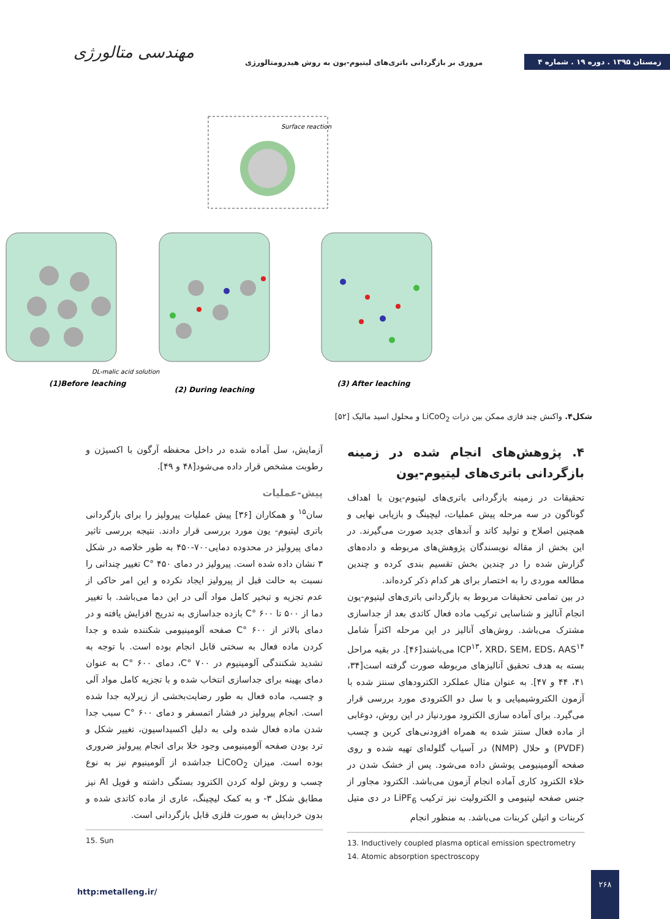مهندسی متالورژی
مروری بر بازگردانی باتری‌های لیتیوم-یون به روش هیدرومتالورژی
زمستان ۱۳۹۵ . دوره ۱۹ . شماره ۴
Surface reaction
(1)Before leaching
(2) During leaching
(3) After leaching
DL-malic acid solution
شکل۴. واکنش چند فازی ممکن بین ذرات LiCoO<sub>2</sub> و محلول اسید مالیک [۵۲]
۴. پژوهش‌های انجام شده در زمینه بازگردانی باتری‌های لیتیوم-یون
تحقیقات در زمینه بازگردانی باتری‌های لیتیوم-یون با اهداف گوناگون در سه مرحله پیش عملیات، لیچینگ و بازیابی نهایی و همچنین اصلاح و تولید کاتد و آندهای جدید صورت می‌گیرند. در این بخش از مقاله نویسندگان پژوهش‌های مربوطه و داده‌های گزارش شده را در چندین بخش تقسیم بندی کرده و چندین مطالعه موردی را به اختصار برای هر کدام ذکر کرده‌اند.
در بین تمامی تحقیقات مربوط به بازگردانی باتری‌های لیتیوم-یون انجام آنالیز و شناسایی ترکیب ماده فعال کاتدی بعد از جداسازی مشترک می‌باشد. روش‌های آنالیز در این مرحله اکثراً شامل ICP<sup>۱۳</sup>، XRD، SEM، EDS، AAS<sup>۱۴</sup> می‌باشند[۴۶]. در بقیه مراحل بسته به هدف تحقیق آنالیزهای مربوطه صورت گرفته است[۳۴، ۴۱، ۴۴ و ۴۷]. به عنوان مثال عملکرد الکترودهای سنتز شده با آزمون الکتروشیمیایی و با سل دو الکترودی مورد بررسی قرار می‌گیرد. برای آماده سازی الکترود موردنیاز در این روش، دوغابی از ماده فعال سنتز شده به همراه افزودنی‌های کربن و چسب (PVDF) و حلال (NMP) در آسیاب گلوله‌ای تهیه شده و روی صفحه آلومینیومی پوشش داده می‌شود. پس از خشک شدن در خلاء الکترود کاری آماده انجام آزمون می‌باشد. الکترود مجاور از جنس صفحه لیتیومی و الکترولیت نیز ترکیب LiPF<sub>6</sub> در دی متیل کربنات و اتیلن کربنات می‌باشد. به منظور انجام
13. Inductively coupled plasma optical emission spectrometry
14. Atomic absorption spectroscopy
آزمایش، سل آماده شده در داخل محفظه آرگون با اکسیژن و رطوبت مشخص قرار داده می‌شود[۴۸ و ۴۹].
پیش-عملیات
سان<sup>۱۵</sup> و همکاران [۳۶] پیش عملیات پیرولیز را برای بازگردانی باتری لیتیوم- یون مورد بررسی قرار دادند. نتیجه بررسی تاثیر دمای پیرولیز در محدوده دمایی۷۰۰-۴۵۰ به طور خلاصه در شکل ۳ نشان داده شده است. پیرولیز در دمای C° ۴۵۰ تغییر چندانی را نسبت به حالت قبل از پیرولیز ایجاد نکرده و این امر حاکی از عدم تجزیه و تبخیر کامل مواد آلی در این دما می‌باشد. با تغییر دما از ۵۰۰ تا C° ۶۰۰ بازده جداسازی به تدریج افزایش یافته و در دمای بالاتر از C° ۶۰۰ صفحه آلومینیومی شکننده شده و جدا کردن ماده فعال به سختی قابل انجام بوده است. با توجه به تشدید شکنندگی آلومینیوم در C° ۷۰۰، دمای C° ۶۰۰ به عنوان دمای بهینه برای جداسازی انتخاب شده و با تجزیه کامل مواد آلی و چسب، ماده فعال به طور رضایت‌بخشی از زیرلایه جدا شده است. انجام پیرولیز در فشار اتمسفر و دمای C° ۶۰۰ سبب جدا شدن ماده فعال شده ولی به دلیل اکسیداسیون، تغییر شکل و ترد بودن صفحه آلومینیومی وجود خلا برای انجام پیرولیز ضروری بوده است. میزان LiCoO<sub>2</sub> جداشده از آلومینیوم نیز به نوع چسب و روش لوله کردن الکترود بستگی داشته و فویل Al نیز مطابق شکل ۳- و به کمک لیچینگ، عاری از ماده کاتدی شده و بدون خردایش به صورت فلزی قابل بازگردانی است.
15. Sun
http:metalleng.ir/
۲۶۸